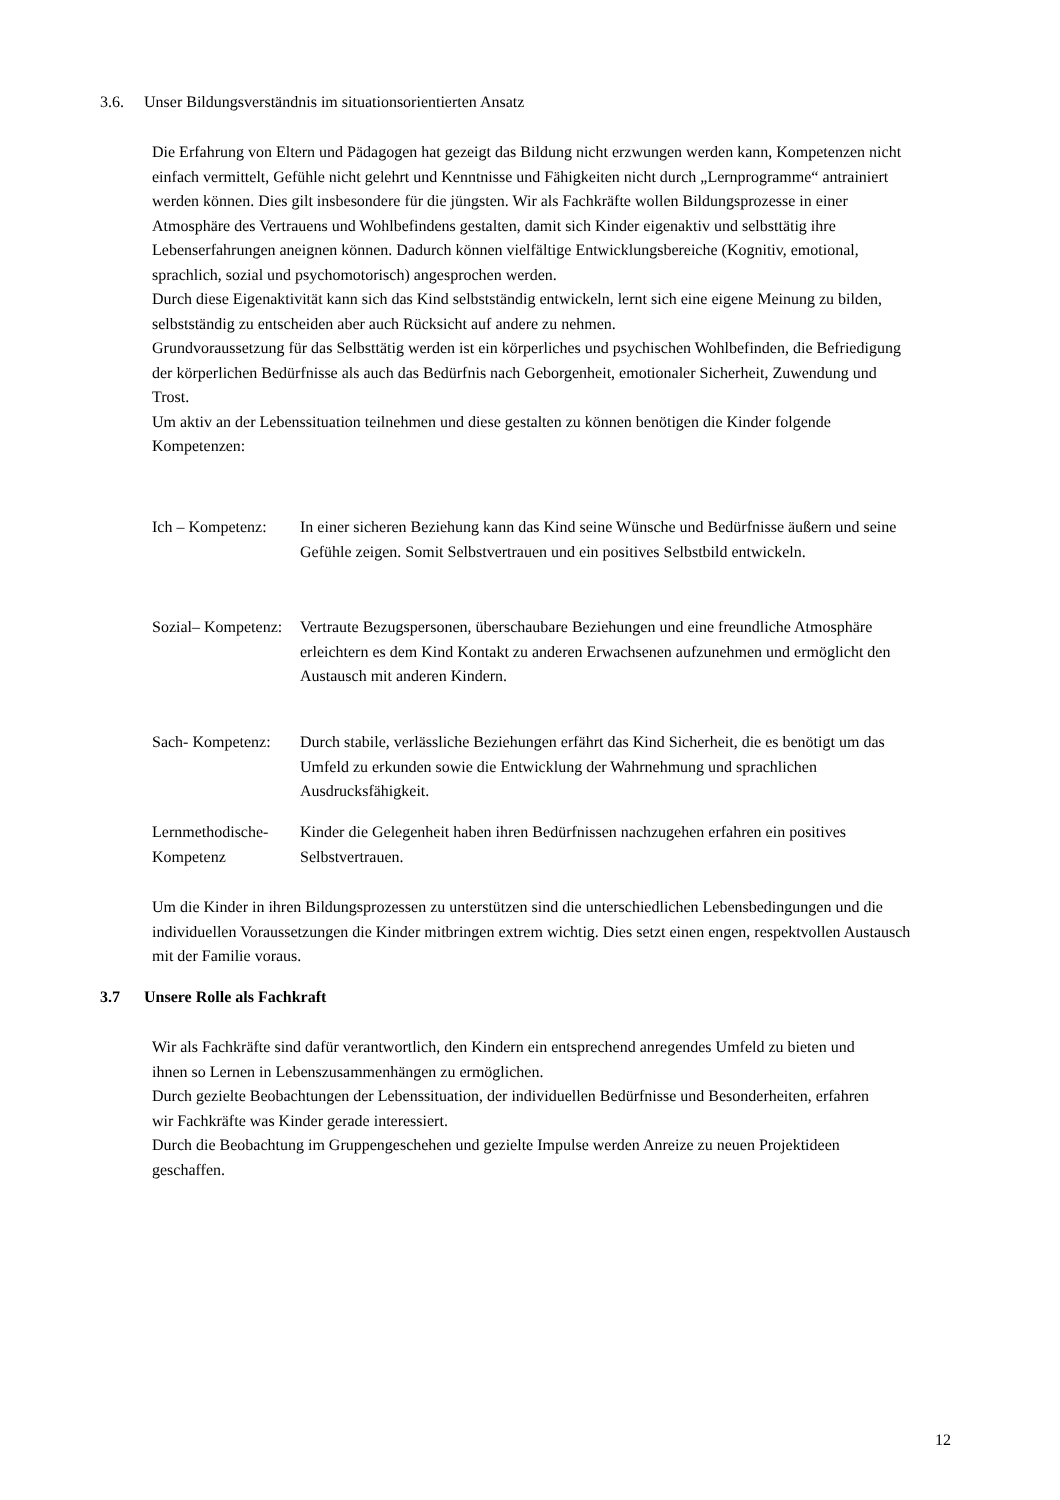3.6. Unser Bildungsverständnis im situationsorientierten Ansatz
Die Erfahrung von Eltern und Pädagogen hat gezeigt das Bildung nicht erzwungen werden kann, Kompetenzen nicht einfach vermittelt, Gefühle nicht gelehrt und Kenntnisse und Fähigkeiten nicht durch „Lernprogramme“ antrainiert werden können. Dies gilt insbesondere für die jüngsten. Wir als Fachkräfte wollen Bildungsprozesse in einer Atmosphäre des Vertrauens und Wohlbefindens gestalten, damit sich Kinder eigenaktiv und selbsttätig ihre Lebenserfahrungen aneignen können. Dadurch können vielfältige Entwicklungsbereiche (Kognitiv, emotional, sprachlich, sozial und psychomotorisch) angesprochen werden.
Durch diese Eigenaktivität kann sich das Kind selbstständig entwickeln, lernt sich eine eigene Meinung zu bilden, selbstständig zu entscheiden aber auch Rücksicht auf andere zu nehmen.
Grundvoraussetzung für das Selbsttätig werden ist ein körperliches und psychischen Wohlbefinden, die Befriedigung der körperlichen Bedürfnisse als auch das Bedürfnis nach Geborgenheit, emotionaler Sicherheit, Zuwendung und Trost.
Um aktiv an der Lebenssituation teilnehmen und diese gestalten zu können benötigen die Kinder folgende Kompetenzen:
Ich – Kompetenz:
In einer sicheren Beziehung kann das Kind seine Wünsche und Bedürfnisse äußern und seine Gefühle zeigen. Somit Selbstvertrauen und ein positives Selbstbild entwickeln.
Sozial– Kompetenz:
Vertraute Bezugspersonen, überschaubare Beziehungen und eine freundliche Atmosphäre erleichtern es dem Kind Kontakt zu anderen Erwachsenen aufzunehmen und ermöglicht den Austausch mit anderen Kindern.
Sach- Kompetenz:
Durch stabile, verlässliche Beziehungen erfährt das Kind Sicherheit, die es benötigt um das Umfeld zu erkunden sowie die Entwicklung der Wahrnehmung und sprachlichen Ausdrucksfähigkeit.
Lernmethodische- Kompetenz
Kinder die Gelegenheit haben ihren Bedürfnissen nachzugehen erfahren ein positives Selbstvertrauen.
Um die Kinder in ihren Bildungsprozessen zu unterstützen sind die unterschiedlichen Lebensbedingungen und die individuellen Voraussetzungen die Kinder mitbringen extrem wichtig. Dies setzt einen engen, respektvollen Austausch mit der Familie voraus.
3.7 Unsere Rolle als Fachkraft
Wir als Fachkräfte sind dafür verantwortlich, den Kindern ein entsprechend anregendes Umfeld zu bieten und ihnen so Lernen in Lebenszusammenhängen zu ermöglichen.
Durch gezielte Beobachtungen der Lebenssituation, der individuellen Bedürfnisse und Besonderheiten, erfahren wir Fachkräfte was Kinder gerade interessiert.
Durch die Beobachtung im Gruppengeschehen und gezielte Impulse werden Anreize zu neuen Projektideen geschaffen.
12